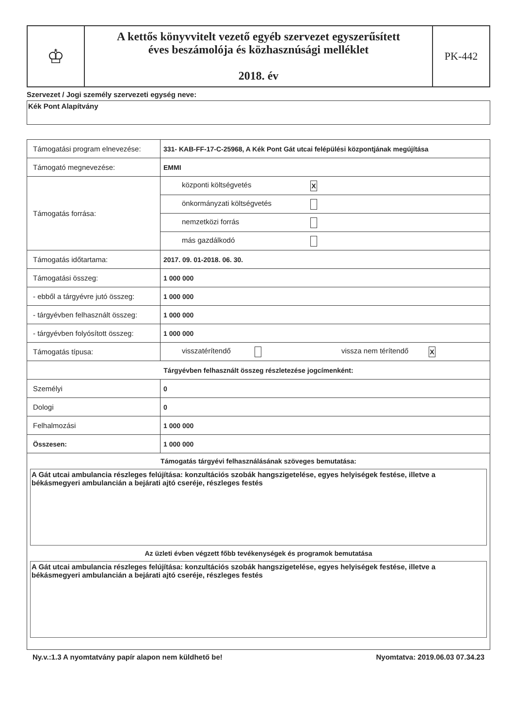| ♔ | A kettős könyvvitelt vezető egyéb szervezet egyszerűsített éves beszámolója és közhasznúsági melléklet 2018. év | PK-442 |
Szervezet / Jogi személy szervezeti egység neve:
Kék Pont Alapítvány
| Támogatási program elnevezése: | 331- KAB-FF-17-C-25968, A Kék Pont Gát utcai felépülési központjának megújítása |
| Támogató megnevezése: | EMMI |
| Támogatás forrása: | központi költségvetés X |
| | önkormányzati költségvetés |
| | nemzetközi forrás |
| | más gazdálkodó |
| Támogatás időtartama: | 2017. 09. 01-2018. 06. 30. |
| Támogatási összeg: | 1 000 000 |
| - ebből a tárgyévre jutó összeg: | 1 000 000 |
| - tárgyévben felhasznált összeg: | 1 000 000 |
| - tárgyévben folyósított összeg: | 1 000 000 |
| Támogatás típusa: | visszatérítendő vissza nem térítendő X |
| Tárgyévben felhasznált összeg részletezése jogcímenként: | |
| Személyi | 0 |
| Dologi | 0 |
| Felhalmozási | 1 000 000 |
| Összesen: | 1 000 000 |
| Támogatás tárgyévi felhasználásának szöveges bemutatása: A Gát utcai ambulancia részleges felújítása: konzultációs szobák hangszigetelése, egyes helyiségek festése, illetve a békásmegyeri ambulancián a bejárati ajtó cseréje, részleges festés Az üzleti évben végzett főbb tevékenységek és programok bemutatása A Gát utcai ambulancia részleges felújítása: konzultációs szobák hangszigetelése, egyes helyiségek festése, illetve a békásmegyeri ambulancián a bejárati ajtó cseréje, részleges festés | |
Ny.v.:1.3 A nyomtatvány papír alapon nem küldhető be! Nyomtatva: 2019.06.03 07.34.23